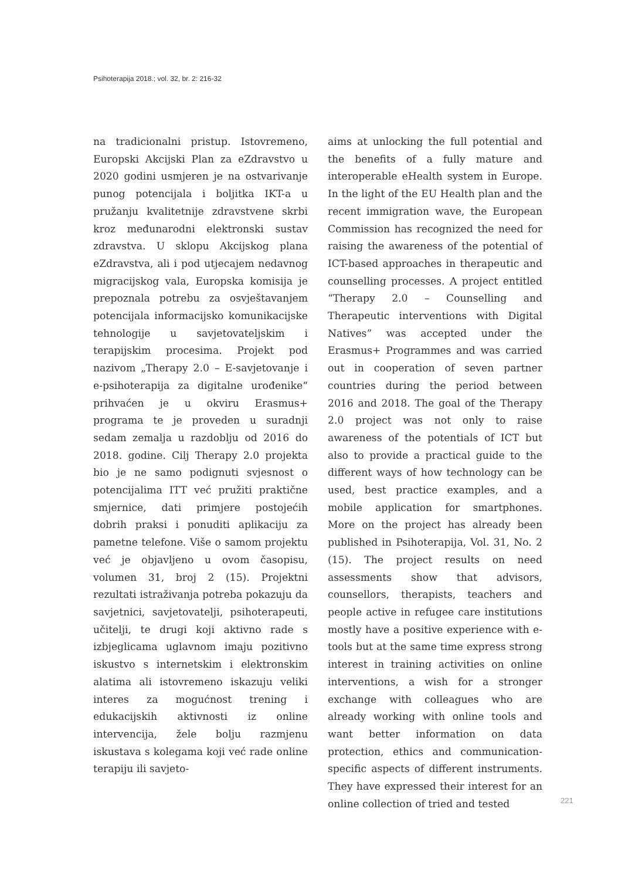Psihoterapija 2018.; vol. 32, br. 2: 216-32
na tradicionalni pristup. Istovremeno, Europski Akcijski Plan za eZdravstvo u 2020 godini usmjeren je na ostvarivanje punog potencijala i boljitka IKT-a u pružanju kvalitetnije zdravstvene skrbi kroz međunarodni elektronski sustav zdravstva. U sklopu Akcijskog plana eZdravstva, ali i pod utjecajem nedavnog migracijskog vala, Europska komisija je prepoznala potrebu za osvještavanjem potencijala informacijsko komunikacijske tehnologije u savjetovateljskim i terapijskim procesima. Projekt pod nazivom „Therapy 2.0 – E-savjetovanje i e-psihoterapija za digitalne urođenike“ prihvaćen je u okviru Erasmus+ programa te je proveden u suradnji sedam zemalja u razdoblju od 2016 do 2018. godine. Cilj Therapy 2.0 projekta bio je ne samo podignuti svjesnost o potencijalima ITT već pružiti praktične smjernice, dati primjere postojećih dobrih praksi i ponuditi aplikaciju za pametne telefone. Više o samom projektu već je objavljeno u ovom časopisu, volumen 31, broj 2 (15). Projektni rezultati istraživanja potreba pokazuju da savjetnici, savjetovatelji, psihoterapeuti, učitelji, te drugi koji aktivno rade s izbjeglicama uglavnom imaju pozitivno iskustvo s internetskim i elektronskim alatima ali istovremeno iskazuju veliki interes za mogućnost trening i edukacijskih aktivnosti iz online intervencija, žele bolju razmjenu iskustava s kolegama koji već rade online terapiju ili savjeto-
aims at unlocking the full potential and the benefits of a fully mature and interoperable eHealth system in Europe. In the light of the EU Health plan and the recent immigration wave, the European Commission has recognized the need for raising the awareness of the potential of ICT-based approaches in therapeutic and counselling processes. A project entitled “Therapy 2.0 – Counselling and Therapeutic interventions with Digital Natives” was accepted under the Erasmus+ Programmes and was carried out in cooperation of seven partner countries during the period between 2016 and 2018. The goal of the Therapy 2.0 project was not only to raise awareness of the potentials of ICT but also to provide a practical guide to the different ways of how technology can be used, best practice examples, and a mobile application for smartphones. More on the project has already been published in Psihoterapija, Vol. 31, No. 2 (15). The project results on need assessments show that advisors, counsellors, therapists, teachers and people active in refugee care institutions mostly have a positive experience with e-tools but at the same time express strong interest in training activities on online interventions, a wish for a stronger exchange with colleagues who are already working with online tools and want better information on data protection, ethics and communication-specific aspects of different instruments. They have expressed their interest for an online collection of tried and tested
221